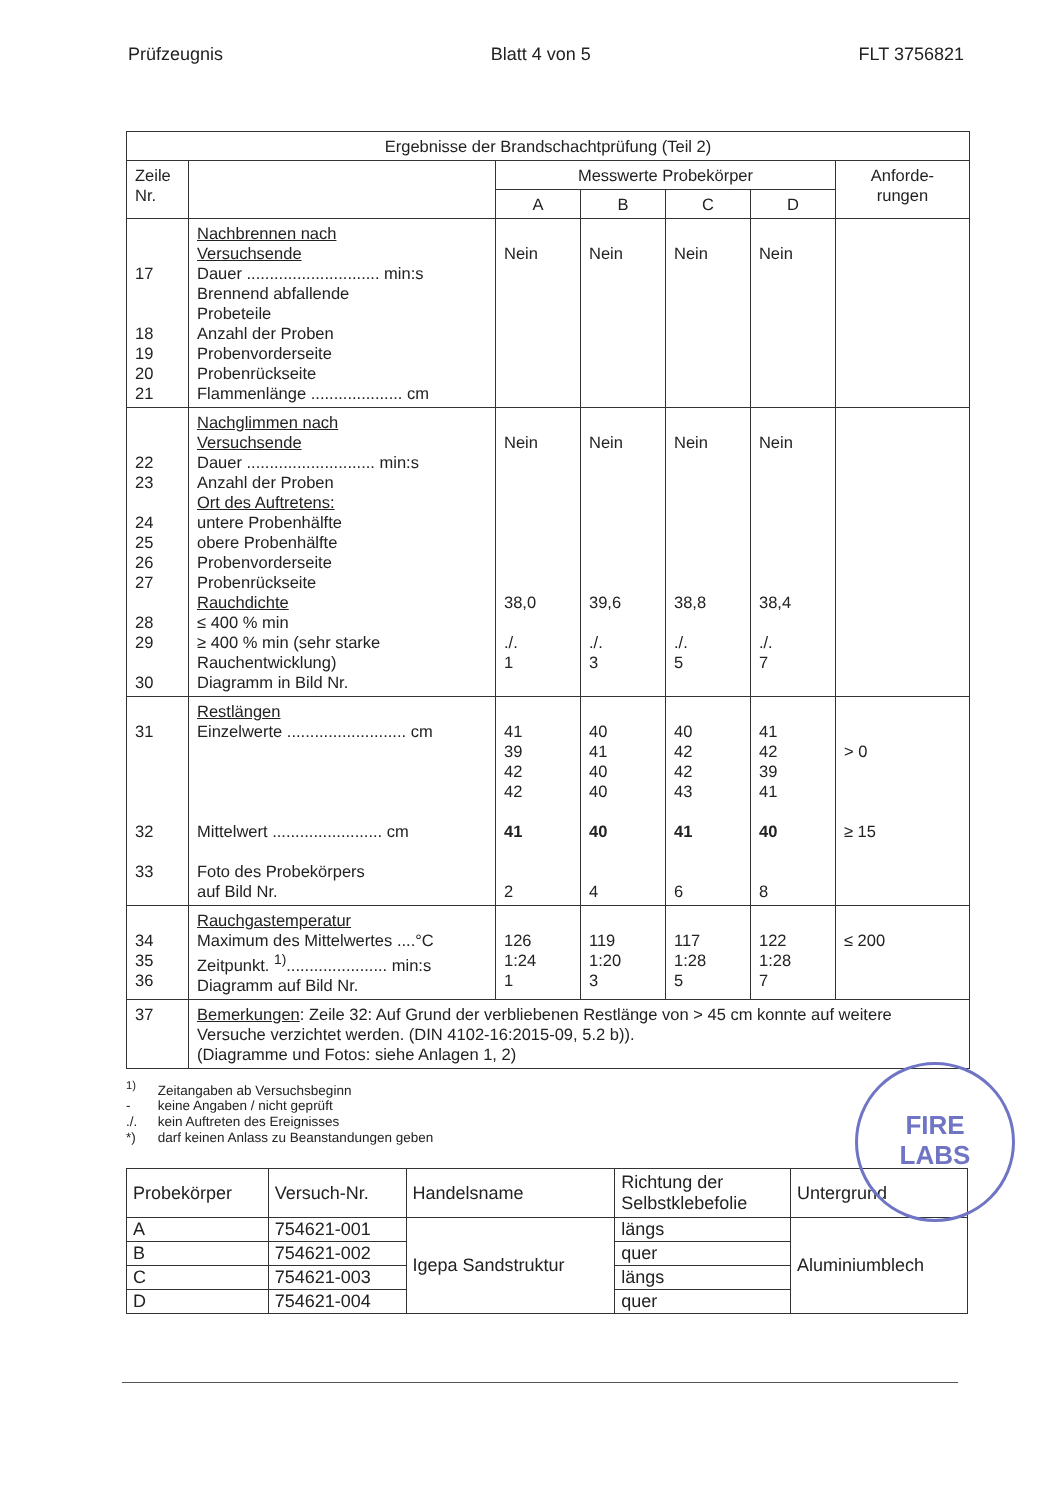Prüfzeugnis Blatt 4 von 5 FLT 3756821
| Ergebnisse der Brandschachtprüfung (Teil 2) | | | | | | |
| Zeile Nr. | | Messwerte Probekörper | | | | Anforde- rungen |
| | | A | B | C | D | |
| 17 18 19 20 21 | Nachbrennen nach Versuchsende Dauer ............................. min:s Brennend abfallende Probeteile Anzahl der Proben Probenvorderseite Probenrückseite Flammenlänge .................... cm | Nein | Nein | Nein | Nein | |
| 22 23 24 25 26 27 28 29 30 | Nachglimmen nach Versuchsende Dauer ............................ min:s Anzahl der Proben Ort des Auftretens: untere Probenhälfte obere Probenhälfte Probenvorderseite Probenrückseite Rauchdichte ≤ 400 % min ≥ 400 % min (sehr starke Rauchentwicklung) Diagramm in Bild Nr. | Nein 38,0 ./. 1 | Nein 39,6 ./. 3 | Nein 38,8 ./. 5 | Nein 38,4 ./. 7 | |
| 31 32 33 | Restlängen Einzelwerte .......................... cm Mittelwert ........................ cm Foto des Probekörpers auf Bild Nr. | 41 39 42 42 41 2 | 40 41 40 40 40 4 | 40 42 42 43 41 6 | 41 42 39 41 40 8 | > 0 ≥ 15 |
| 34 35 36 | Rauchgastemperatur Maximum des Mittelwertes ....°C Zeitpunkt. <sup>1)</sup>...................... min:s Diagramm auf Bild Nr. | 126 1:24 1 | 119 1:20 3 | 117 1:28 5 | 122 1:28 7 | ≤ 200 |
| 37 | Bemerkungen : Zeile 32: Auf Grund der verbliebenen Restlänge von > 45 cm konnte auf weitere Versuche verzichtet werden. (DIN 4102-16:2015-09, 5.2 b)). (Diagramme und Fotos: siehe Anlagen 1, 2) | | | | | |
<sup>1)</sup> Zeitangaben ab Versuchsbeginn
- keine Angaben / nicht geprüft
./. kein Auftreten des Ereignisses
*) darf keinen Anlass zu Beanstandungen geben
| Probekörper | Versuch-Nr. | Handelsname | Richtung der Selbstklebefolie | Untergrund |
| A | 754621-001 | Igepa Sandstruktur | längs | Aluminiumblech |
| B | 754621-002 | | quer | |
| C | 754621-003 | | längs | |
| D | 754621-004 | | quer | |
FIRE
LABS